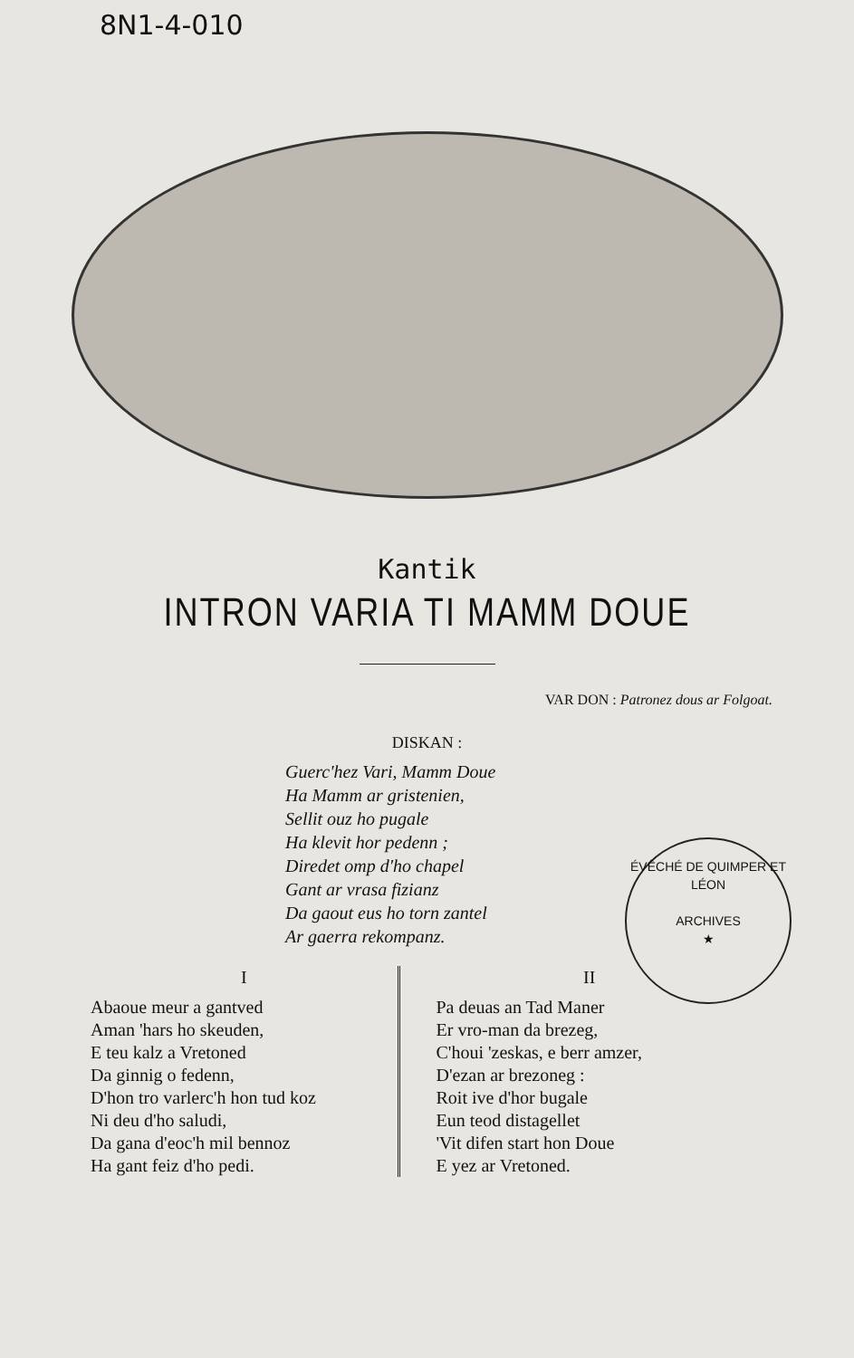8N1-4-010
Kantik
INTRON VARIA TI MAMM DOUE
VAR DON : Patronez dous ar Folgoat.
DISKAN :
Guerc'hez Vari, Mamm Doue
Ha Mamm ar gristenien,
Sellit ouz ho pugale
Ha klevit hor pedenn ;
Diredet omp d'ho chapel
Gant ar vrasa fizianz
Da gaout eus ho torn zantel
Ar gaerra rekompanz.
ÉVÊCHÉ DE QUIMPER ET LÉON
ARCHIVES
★
I
Abaoue meur a gantved
Aman 'hars ho skeuden,
E teu kalz a Vretoned
Da ginnig o fedenn,
D'hon tro varlerc'h hon tud koz
Ni deu d'ho saludi,
Da gana d'eoc'h mil bennoz
Ha gant feiz d'ho pedi.
II
Pa deuas an Tad Maner
Er vro-man da brezeg,
C'houi 'zeskas, e berr amzer,
D'ezan ar brezoneg :
Roit ive d'hor bugale
Eun teod distagellet
'Vit difen start hon Doue
E yez ar Vretoned.